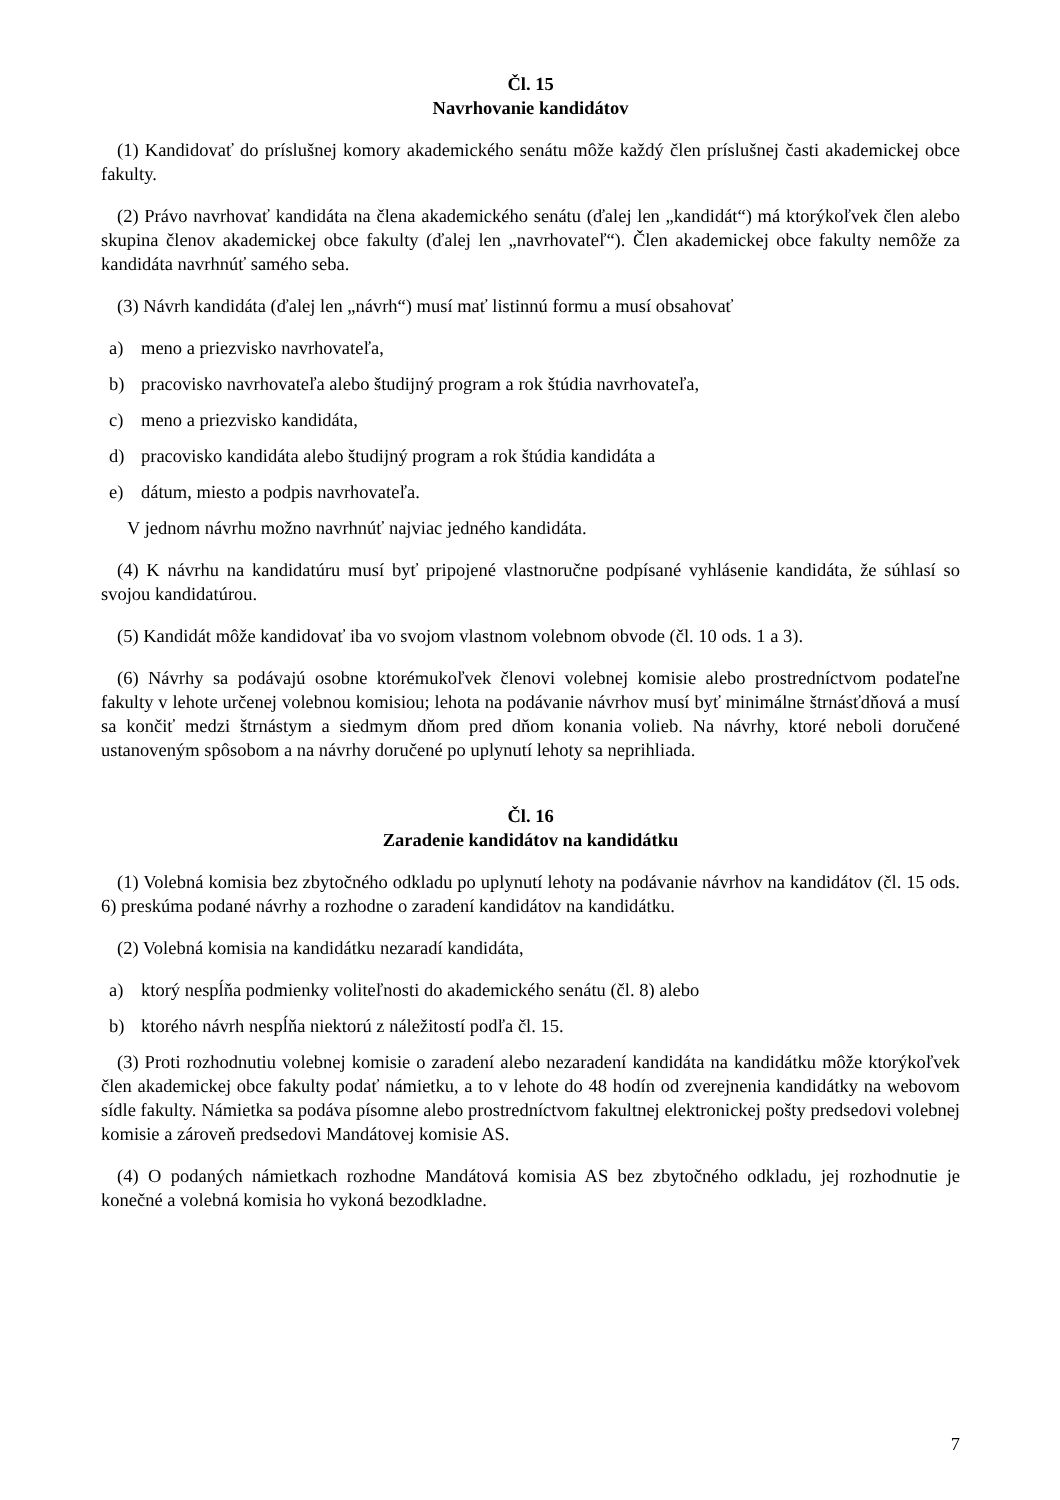Čl. 15
Navrhovanie kandidátov
(1) Kandidovať do príslušnej komory akademického senátu môže každý člen príslušnej časti akademickej obce fakulty.
(2) Právo navrhovať kandidáta na člena akademického senátu (ďalej len „kandidát“) má ktorýkoľvek člen alebo skupina členov akademickej obce fakulty (ďalej len „navrhovateľ“). Člen akademickej obce fakulty nemôže za kandidáta navrhnúť samého seba.
(3) Návrh kandidáta (ďalej len „návrh“) musí mať listinnú formu a musí obsahovať
a) meno a priezvisko navrhovateľa,
b) pracovisko navrhovateľa alebo študijný program a rok štúdia navrhovateľa,
c) meno a priezvisko kandidáta,
d) pracovisko kandidáta alebo študijný program a rok štúdia kandidáta a
e) dátum, miesto a podpis navrhovateľa.
V jednom návrhu možno navrhnúť najviac jedného kandidáta.
(4) K návrhu na kandidatúru musí byť pripojené vlastnoručne podpísané vyhlásenie kandidáta, že súhlasí so svojou kandidatúrou.
(5) Kandidát môže kandidovať iba vo svojom vlastnom volebnom obvode (čl. 10 ods. 1 a 3).
(6) Návrhy sa podávajú osobne ktorémukoľvek členovi volebnej komisie alebo prostredníctvom podateľne fakulty v lehote určenej volebnou komisiou; lehota na podávanie návrhov musí byť minimálne štrnásťdňová a musí sa končiť medzi štrnástym a siedmym dňom pred dňom konania volieb. Na návrhy, ktoré neboli doručené ustanoveným spôsobom a na návrhy doručené po uplynutí lehoty sa neprihliada.
Čl. 16
Zaradenie kandidátov na kandidátku
(1) Volebná komisia bez zbytočného odkladu po uplynutí lehoty na podávanie návrhov na kandidátov (čl. 15 ods. 6) preskúma podané návrhy a rozhodne o zaradení kandidátov na kandidátku.
(2) Volebná komisia na kandidátku nezaradí kandidáta,
a) ktorý nespĺňa podmienky voliteľnosti do akademického senátu (čl. 8) alebo
b) ktorého návrh nespĺňa niektorú z náležitostí podľa čl. 15.
(3) Proti rozhodnutiu volebnej komisie o zaradení alebo nezaradení kandidáta na kandidátku môže ktorýkoľvek člen akademickej obce fakulty podať námietku, a to v lehote do 48 hodín od zverejnenia kandidátky na webovom sídle fakulty. Námietka sa podáva písomne alebo prostredníctvom fakultnej elektronickej pošty predsedovi volebnej komisie a zároveň predsedovi Mandátovej komisie AS.
(4) O podaných námietkach rozhodne Mandátová komisia AS bez zbytočného odkladu, jej rozhodnutie je konečné a volebná komisia ho vykoná bezodkladne.
7